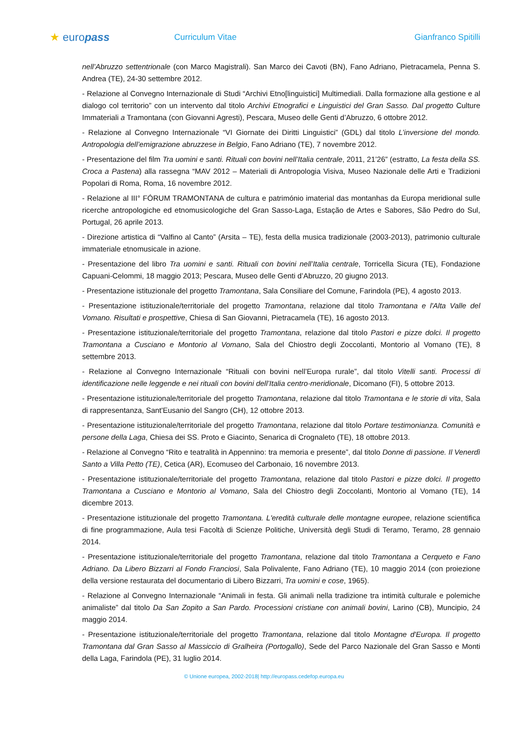★ europass
Curriculum Vitae Gianfranco Spitilli
nell’Abruzzo settentrionale (con Marco Magistrali). San Marco dei Cavoti (BN), Fano Adriano, Pietracamela, Penna S. Andrea (TE), 24-30 settembre 2012.
- Relazione al Convegno Internazionale di Studi “Archivi Etno[linguistici] Multimediali. Dalla formazione alla gestione e al dialogo col territorio” con un intervento dal titolo Archivi Etnografici e Linguistici del Gran Sasso. Dal progetto Culture Immateriali a Tramontana (con Giovanni Agresti), Pescara, Museo delle Genti d’Abruzzo, 6 ottobre 2012.
- Relazione al Convegno Internazionale “VI Giornate dei Diritti Linguistici” (GDL) dal titolo L’inversione del mondo. Antropologia dell’emigrazione abruzzese in Belgio, Fano Adriano (TE), 7 novembre 2012.
- Presentazione del film Tra uomini e santi. Rituali con bovini nell’Italia centrale, 2011, 21’26” (estratto, La festa della SS. Croca a Pastena) alla rassegna “MAV 2012 – Materiali di Antropologia Visiva, Museo Nazionale delle Arti e Tradizioni Popolari di Roma, Roma, 16 novembre 2012.
- Relazione al III° FÓRUM TRAMONTANA de cultura e património imaterial das montanhas da Europa meridional sulle ricerche antropologiche ed etnomusicologiche del Gran Sasso-Laga, Estação de Artes e Sabores, São Pedro do Sul, Portugal, 26 aprile 2013.
- Direzione artistica di “Valfino al Canto” (Arsita – TE), festa della musica tradizionale (2003-2013), patrimonio culturale immateriale etnomusicale in azione.
- Presentazione del libro Tra uomini e santi. Rituali con bovini nell’Italia centrale, Torricella Sicura (TE), Fondazione Capuani-Celommi, 18 maggio 2013; Pescara, Museo delle Genti d’Abruzzo, 20 giugno 2013.
- Presentazione istituzionale del progetto Tramontana, Sala Consiliare del Comune, Farindola (PE), 4 agosto 2013.
- Presentazione istituzionale/territoriale del progetto Tramontana, relazione dal titolo Tramontana e l'Alta Valle del Vomano. Risultati e prospettive, Chiesa di San Giovanni, Pietracamela (TE), 16 agosto 2013.
- Presentazione istituzionale/territoriale del progetto Tramontana, relazione dal titolo Pastori e pizze dolci. Il progetto Tramontana a Cusciano e Montorio al Vomano, Sala del Chiostro degli Zoccolanti, Montorio al Vomano (TE), 8 settembre 2013.
- Relazione al Convegno Internazionale “Rituali con bovini nell’Europa rurale”, dal titolo Vitelli santi. Processi di identificazione nelle leggende e nei rituali con bovini dell’Italia centro-meridionale, Dicomano (FI), 5 ottobre 2013.
- Presentazione istituzionale/territoriale del progetto Tramontana, relazione dal titolo Tramontana e le storie di vita, Sala di rappresentanza, Sant'Eusanio del Sangro (CH), 12 ottobre 2013.
- Presentazione istituzionale/territoriale del progetto Tramontana, relazione dal titolo Portare testimonianza. Comunità e persone della Laga, Chiesa dei SS. Proto e Giacinto, Senarica di Crognaleto (TE), 18 ottobre 2013.
- Relazione al Convegno “Rito e teatralità in Appennino: tra memoria e presente”, dal titolo Donne di passione. Il Venerdì Santo a Villa Petto (TE), Cetica (AR), Ecomuseo del Carbonaio, 16 novembre 2013.
- Presentazione istituzionale/territoriale del progetto Tramontana, relazione dal titolo Pastori e pizze dolci. Il progetto Tramontana a Cusciano e Montorio al Vomano, Sala del Chiostro degli Zoccolanti, Montorio al Vomano (TE), 14 dicembre 2013.
- Presentazione istituzionale del progetto Tramontana. L'eredità culturale delle montagne europee, relazione scientifica di fine programmazione, Aula tesi Facoltà di Scienze Politiche, Università degli Studi di Teramo, Teramo, 28 gennaio 2014.
- Presentazione istituzionale/territoriale del progetto Tramontana, relazione dal titolo Tramontana a Cerqueto e Fano Adriano. Da Libero Bizzarri al Fondo Franciosi, Sala Polivalente, Fano Adriano (TE), 10 maggio 2014 (con proiezione della versione restaurata del documentario di Libero Bizzarri, Tra uomini e cose, 1965).
- Relazione al Convegno Internazionale “Animali in festa. Gli animali nella tradizione tra intimità culturale e polemiche animaliste” dal titolo Da San Zopito a San Pardo. Processioni cristiane con animali bovini, Larino (CB), Muncipio, 24 maggio 2014.
- Presentazione istituzionale/territoriale del progetto Tramontana, relazione dal titolo Montagne d'Europa. Il progetto Tramontana dal Gran Sasso al Massiccio di Gralheira (Portogallo), Sede del Parco Nazionale del Gran Sasso e Monti della Laga, Farindola (PE), 31 luglio 2014.
© Unione europea, 2002-2018| http://europass.cedefop.europa.eu